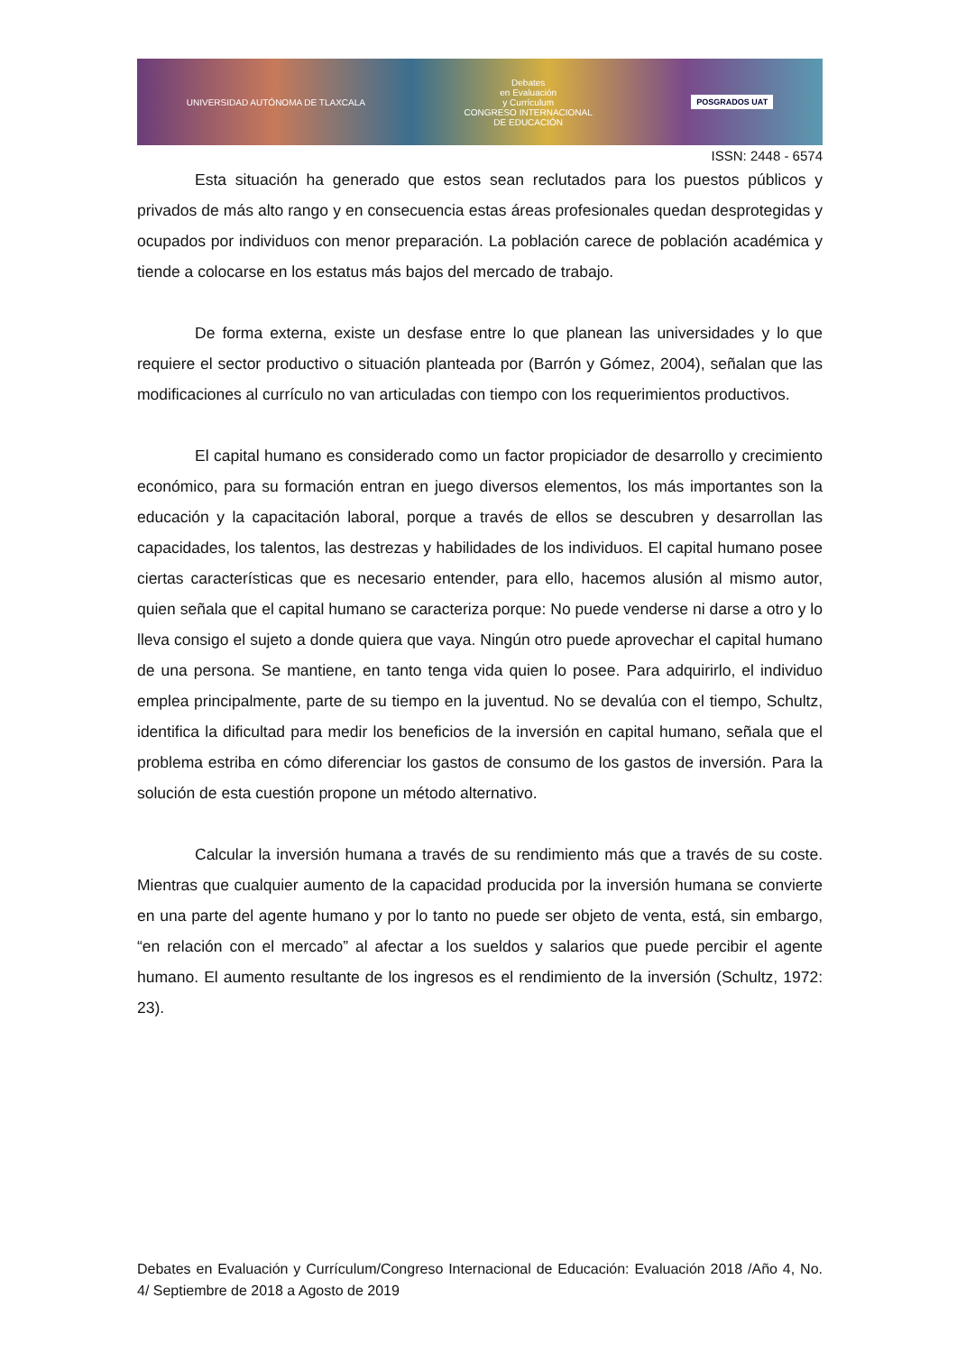UNIVERSIDAD AUTÓNOMA DE TLAXCALA
Debates
en Evaluación
y Currículum
CONGRESO INTERNACIONAL
DE EDUCACIÓN
POSGRADOS UAT
ISSN: 2448 - 6574
Esta situación ha generado que estos sean reclutados para los puestos públicos y privados de más alto rango y en consecuencia estas áreas profesionales quedan desprotegidas y ocupados por individuos con menor preparación. La población carece de población académica y tiende a colocarse en los estatus más bajos del mercado de trabajo.
De forma externa, existe un desfase entre lo que planean las universidades y lo que requiere el sector productivo o situación planteada por (Barrón y Gómez, 2004), señalan que las modificaciones al currículo no van articuladas con tiempo con los requerimientos productivos.
El capital humano es considerado como un factor propiciador de desarrollo y crecimiento económico, para su formación entran en juego diversos elementos, los más importantes son la educación y la capacitación laboral, porque a través de ellos se descubren y desarrollan las capacidades, los talentos, las destrezas y habilidades de los individuos. El capital humano posee ciertas características que es necesario entender, para ello, hacemos alusión al mismo autor, quien señala que el capital humano se caracteriza porque: No puede venderse ni darse a otro y lo lleva consigo el sujeto a donde quiera que vaya. Ningún otro puede aprovechar el capital humano de una persona. Se mantiene, en tanto tenga vida quien lo posee. Para adquirirlo, el individuo emplea principalmente, parte de su tiempo en la juventud. No se devalúa con el tiempo, Schultz, identifica la dificultad para medir los beneficios de la inversión en capital humano, señala que el problema estriba en cómo diferenciar los gastos de consumo de los gastos de inversión. Para la solución de esta cuestión propone un método alternativo.
Calcular la inversión humana a través de su rendimiento más que a través de su coste. Mientras que cualquier aumento de la capacidad producida por la inversión humana se convierte en una parte del agente humano y por lo tanto no puede ser objeto de venta, está, sin embargo, “en relación con el mercado” al afectar a los sueldos y salarios que puede percibir el agente humano. El aumento resultante de los ingresos es el rendimiento de la inversión (Schultz, 1972: 23).
Debates en Evaluación y Currículum/Congreso Internacional de Educación: Evaluación 2018 /Año 4, No. 4/ Septiembre de 2018 a Agosto de 2019